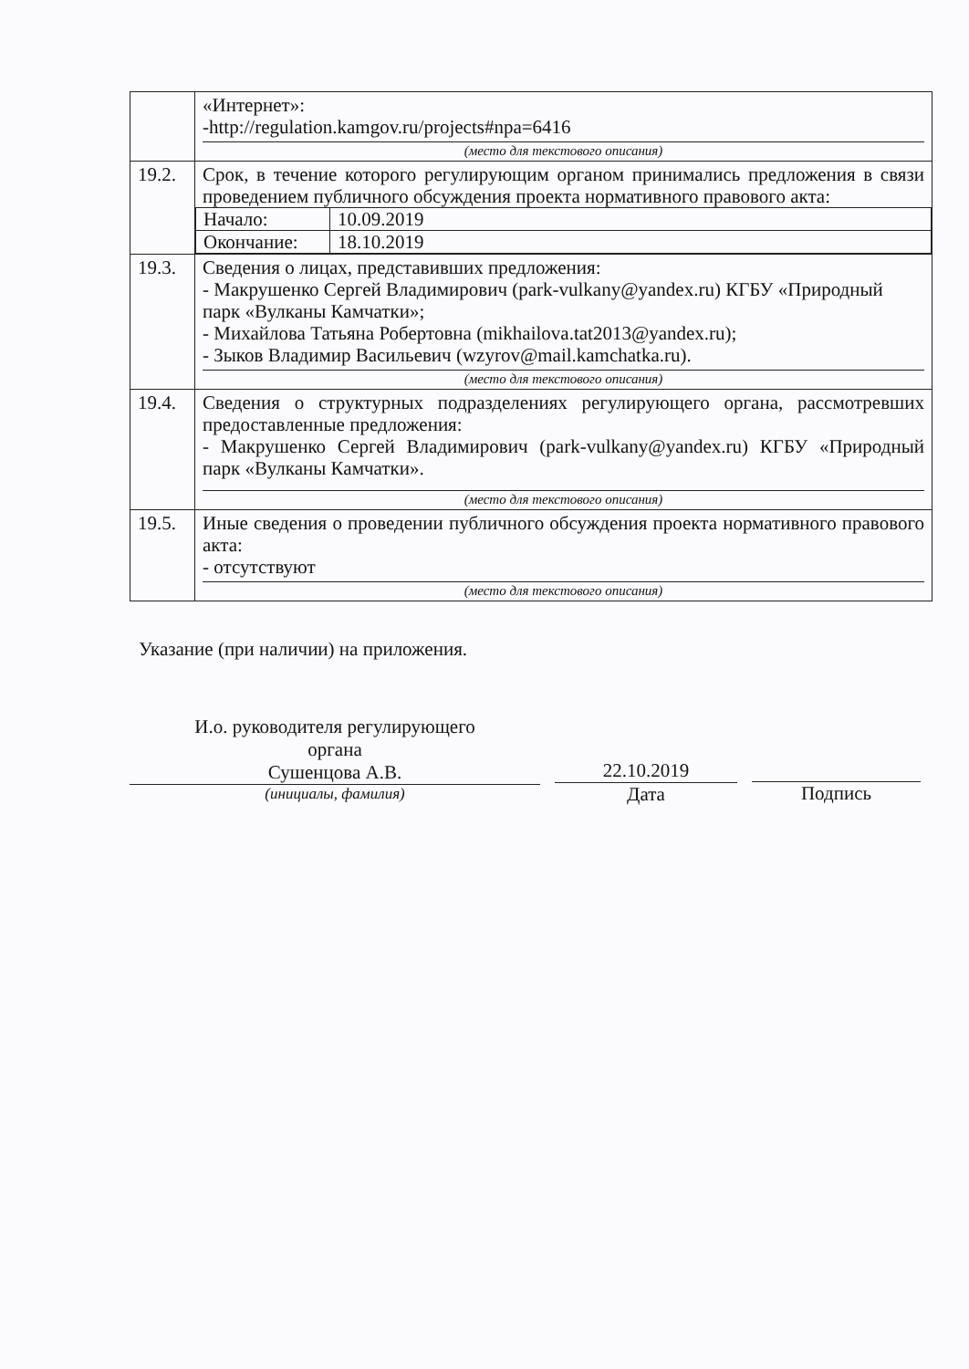| | «Интернет»: -http://regulation.kamgov.ru/projects#npa=6416 (место для текстового описания) |
| 19.2. | Срок, в течение которого регулирующим органом принимались предложения в связи проведением публичного обсуждения проекта нормативного правового акта: / Начало: / 10.09.2019 / / Окончание: / 18.10.2019 / |
| 19.3. | Сведения о лицах, представивших предложения: - Макрушенко Сергей Владимирович (park-vulkany@yandex.ru) КГБУ «Природный парк «Вулканы Камчатки»; - Михайлова Татьяна Робертовна (mikhailova.tat2013@yandex.ru); - Зыков Владимир Васильевич (wzyrov@mail.kamchatka.ru). (место для текстового описания) |
| 19.4. | Сведения о структурных подразделениях регулирующего органа, рассмотревших предоставленные предложения: - Макрушенко Сергей Владимирович (park-vulkany@yandex.ru) КГБУ «Природный парк «Вулканы Камчатки». (место для текстового описания) |
| 19.5. | Иные сведения о проведении публичного обсуждения проекта нормативного правового акта: - отсутствуют (место для текстового описания) |
Указание (при наличии) на приложения.
И.о. руководителя регулирующего
органа
Сушенцова А.В.
(инициалы, фамилия)
22.10.2019
Дата
Подпись